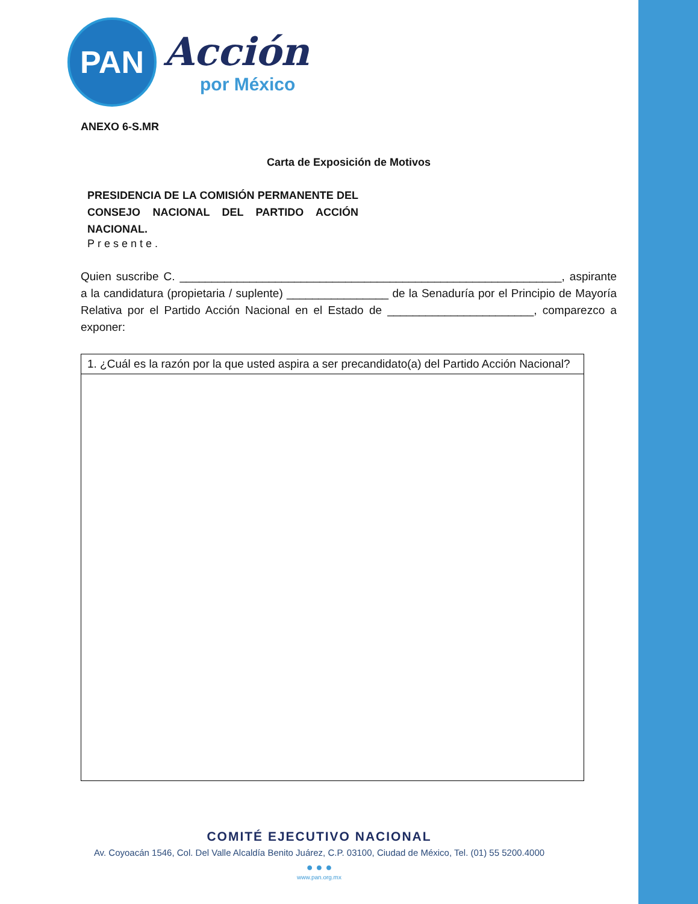PAN
Acción
por México
ANEXO 6-S.MR
Carta de Exposición de Motivos
PRESIDENCIA DE LA COMISIÓN PERMANENTE DEL CONSEJO NACIONAL DEL PARTIDO ACCIÓN NACIONAL.
Presente.
Quien suscribe C. ____________________________________________________________, aspirante a la candidatura (propietaria / suplente) ________________ de la Senaduría por el Principio de Mayoría Relativa por el Partido Acción Nacional en el Estado de _______________________, comparezco a exponer:
| 1. ¿Cuál es la razón por la que usted aspira a ser precandidato(a) del Partido Acción Nacional? |
COMITÉ EJECUTIVO NACIONAL
Av. Coyoacán 1546, Col. Del Valle Alcaldía Benito Juárez, C.P. 03100, Ciudad de México, Tel. (01) 55 5200.4000
● ● ●
www.pan.org.mx